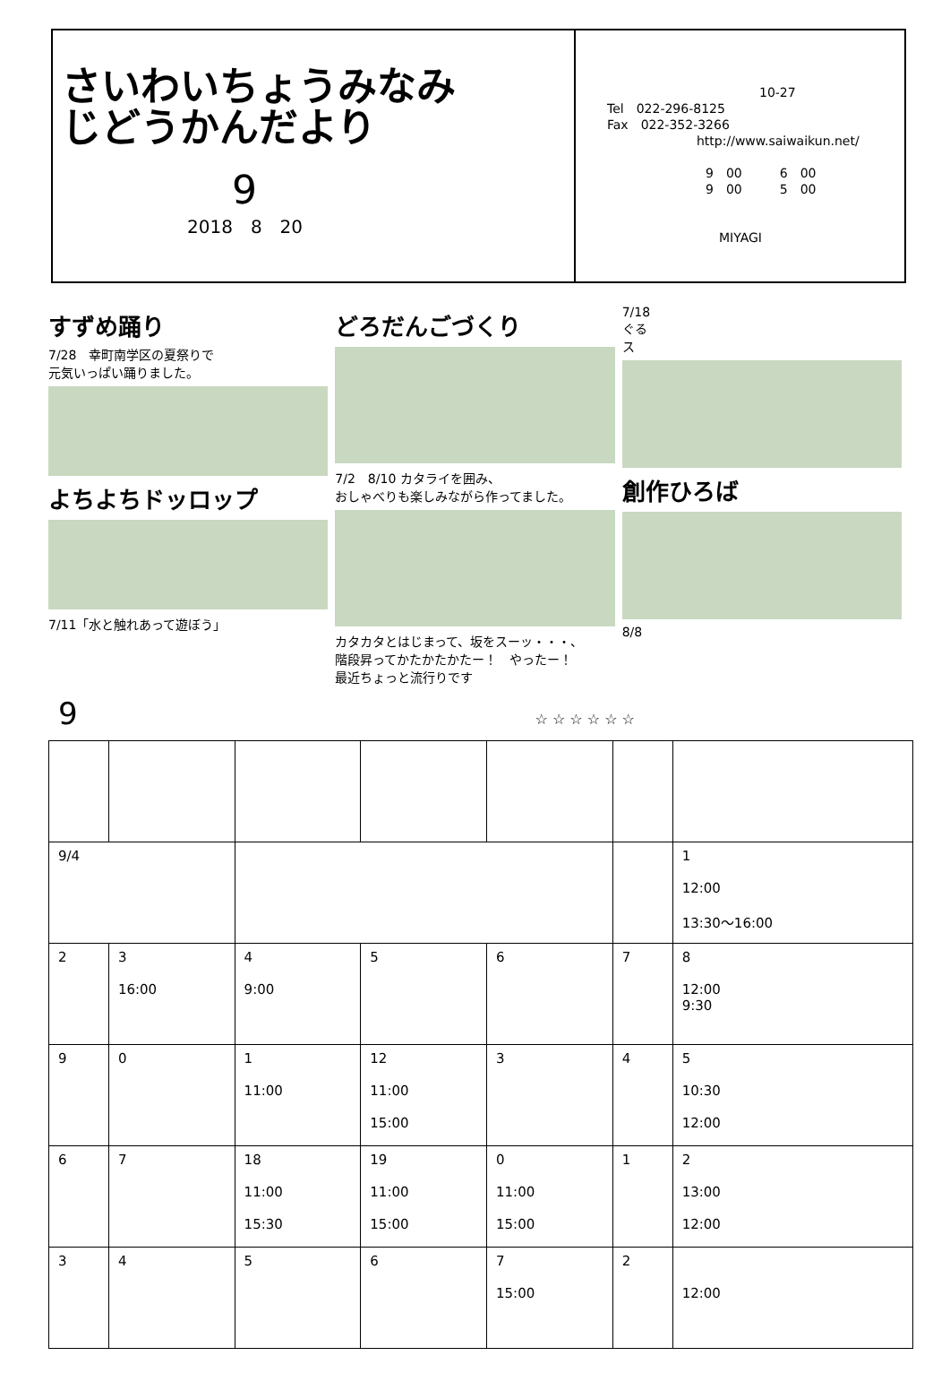さいわいちょうみなみ
じどうかんだより
9
2018　8　20
10-27
Tel　022-296-8125
Fax　022-352-3266
http://www.saiwaikun.net/
9　00　　　6　00
9　00　　　5　00
MIYAGI
すずめ踊り
7/28　幸町南学区の夏祭りで
元気いっぱい踊りました。
よちよちドッロップ
7/11「水と触れあって遊ぼう」
どろだんごづくり
7/2　8/10 カタライを囲み、
おしゃべりも楽しみながら作ってました。
カタカタとはじまって、坂をスーッ・・・、
階段昇ってかたかたかたー！　やったー！
最近ちょっと流行りです
7/18
ぐる
ス
創作ひろば
8/8
9 ☆ ☆ ☆ ☆ ☆ ☆
| 9/4 | | | | | | 1 12:00 13:30～16:00 |
| 2 | 3 16:00 | 4 9:00 | 5 | 6 | 7 | 8 12:00 9:30 |
| 9 | 0 | 1 11:00 | 12 11:00 15:00 | 3 | 4 | 5 10:30 12:00 |
| 6 | 7 | 18 11:00 15:30 | 19 11:00 15:00 | 0 11:00 15:00 | 1 | 2 13:00 12:00 |
| 3 | 4 | 5 | 6 | 7 15:00 | 2 | 12:00 |